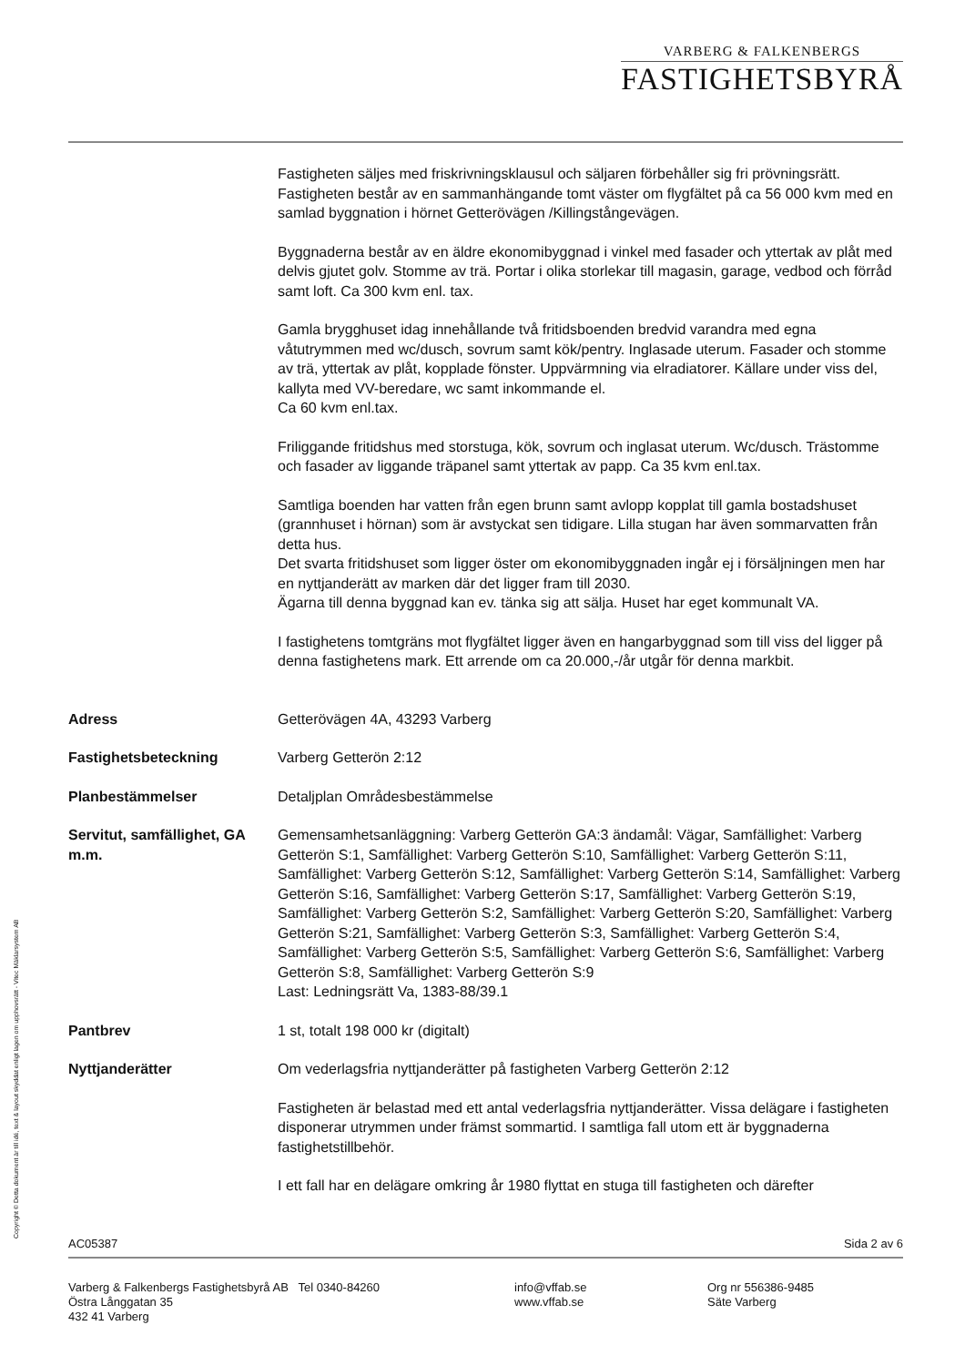VARBERG & FALKENBERGS
FASTIGHETSBYRÅ
Fastigheten säljes med friskrivningsklausul och säljaren förbehåller sig fri prövningsrätt. Fastigheten består av en sammanhängande tomt väster om flygfältet på ca 56 000 kvm med en samlad byggnation i hörnet Getterövägen /Killingstångevägen.
Byggnaderna består av en äldre ekonomibyggnad i vinkel med fasader och yttertak av plåt med delvis gjutet golv. Stomme av trä. Portar i olika storlekar till magasin, garage, vedbod och förråd samt loft. Ca 300 kvm enl. tax.
Gamla brygghuset idag innehållande två fritidsboenden bredvid varandra med egna våtutrymmen med wc/dusch, sovrum samt kök/pentry. Inglasade uterum. Fasader och stomme av trä, yttertak av plåt, kopplade fönster. Uppvärmning via elradiatorer. Källare under viss del, kallyta med VV-beredare, wc samt inkommande el.
Ca 60 kvm enl.tax.
Friliggande fritidshus med storstuga, kök, sovrum och inglasat uterum. Wc/dusch. Trästomme och fasader av liggande träpanel samt yttertak av papp. Ca 35 kvm enl.tax.
Samtliga boenden har vatten från egen brunn samt avlopp kopplat till gamla bostadshuset (grannhuset i hörnan) som är avstyckat sen tidigare. Lilla stugan har även sommarvatten från detta hus.
Det svarta fritidshuset som ligger öster om ekonomibyggnaden ingår ej i försäljningen men har en nyttjanderätt av marken där det ligger fram till 2030.
Ägarna till denna byggnad kan ev. tänka sig att sälja. Huset har eget kommunalt VA.
I fastighetens tomtgräns mot flygfältet ligger även en hangarbyggnad som till viss del ligger på denna fastighetens mark. Ett arrende om ca 20.000,-/år utgår för denna markbit.
Adress Getterövägen 4A, 43293 Varberg
Fastighetsbeteckning Varberg Getterön 2:12
Planbestämmelser Detaljplan Områdesbestämmelse
Servitut, samfällighet, GA m.m.
Gemensamhetsanläggning: Varberg Getterön GA:3 ändamål: Vägar, Samfällighet: Varberg Getterön S:1, Samfällighet: Varberg Getterön S:10, Samfällighet: Varberg Getterön S:11, Samfällighet: Varberg Getterön S:12, Samfällighet: Varberg Getterön S:14, Samfällighet: Varberg Getterön S:16, Samfällighet: Varberg Getterön S:17, Samfällighet: Varberg Getterön S:19, Samfällighet: Varberg Getterön S:2, Samfällighet: Varberg Getterön S:20, Samfällighet: Varberg Getterön S:21, Samfällighet: Varberg Getterön S:3, Samfällighet: Varberg Getterön S:4, Samfällighet: Varberg Getterön S:5, Samfällighet: Varberg Getterön S:6, Samfällighet: Varberg Getterön S:8, Samfällighet: Varberg Getterön S:9
Last: Ledningsrätt Va, 1383-88/39.1
Pantbrev 1 st, totalt 198 000 kr (digitalt)
Nyttjanderätter Om vederlagsfria nyttjanderätter på fastigheten Varberg Getterön 2:12
Fastigheten är belastad med ett antal vederlagsfria nyttjanderätter. Vissa delägare i fastigheten disponerar utrymmen under främst sommartid. I samtliga fall utom ett är byggnaderna fastighetstillbehör.
I ett fall har en delägare omkring år 1980 flyttat en stuga till fastigheten och därefter
Copyright © Detta dokument är till idé, text & layout skyddat enligt lagen om upphovsrätt - Vitec Mäklarsystem AB AC05387 Sida 2 av 6
Varberg & Falkenbergs Fastighetsbyrå AB Tel 0340-84260
Östra Långgatan 35
432 41 Varberg
info@vffab.se
www.vffab.se
Org nr 556386-9485
Säte Varberg